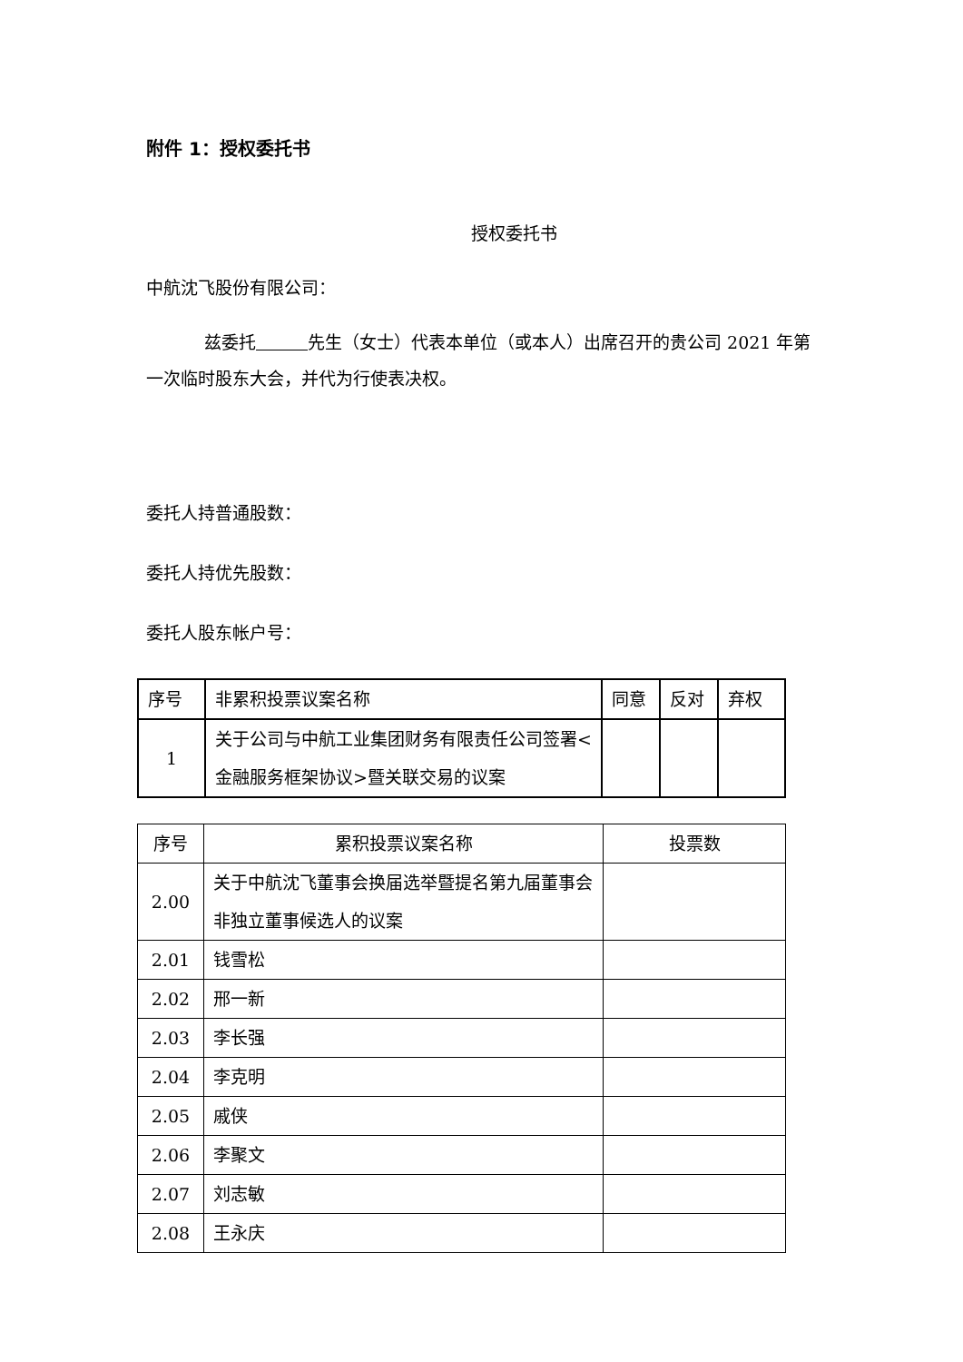附件 1：授权委托书
授权委托书
中航沈飞股份有限公司：
兹委托　　　 先生（女士）代表本单位（或本人）出席召开的贵公司 2021 年第一次临时股东大会，并代为行使表决权。
委托人持普通股数：
委托人持优先股数：
委托人股东帐户号：
| 序号 | 非累积投票议案名称 | 同意 | 反对 | 弃权 |
| --- | --- | --- | --- | --- |
| 1 | 关于公司与中航工业集团财务有限责任公司签署<金融服务框架协议>暨关联交易的议案 | | | |
| 序号 | 累积投票议案名称 | 投票数 |
| --- | --- | --- |
| 2.00 | 关于中航沈飞董事会换届选举暨提名第九届董事会非独立董事候选人的议案 | |
| 2.01 | 钱雪松 | |
| 2.02 | 邢一新 | |
| 2.03 | 李长强 | |
| 2.04 | 李克明 | |
| 2.05 | 戚侠 | |
| 2.06 | 李聚文 | |
| 2.07 | 刘志敏 | |
| 2.08 | 王永庆 | |